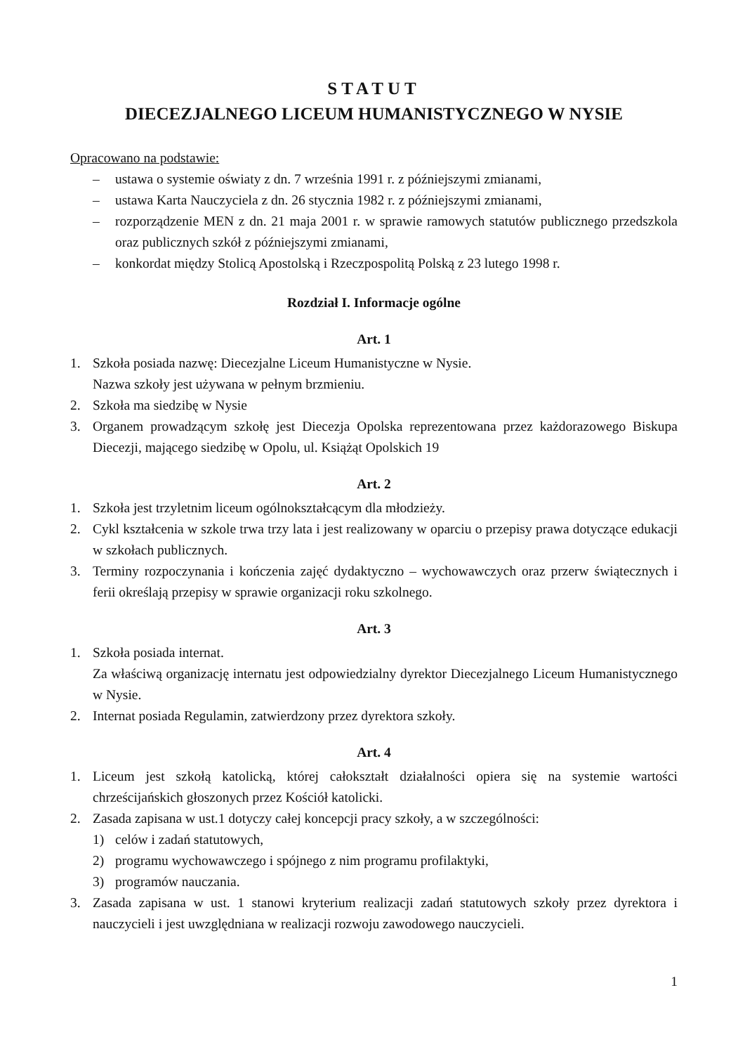STATUT
DIECEZJALNEGO LICEUM HUMANISTYCZNEGO W NYSIE
Opracowano na podstawie:
– ustawa o systemie oświaty z dn. 7 września 1991 r. z późniejszymi zmianami,
– ustawa Karta Nauczyciela z dn. 26 stycznia 1982 r. z późniejszymi zmianami,
– rozporządzenie MEN z dn. 21 maja 2001 r. w sprawie ramowych statutów publicznego przedszkola oraz publicznych szkół z późniejszymi zmianami,
– konkordat między Stolicą Apostolską i Rzeczpospolitą Polską z 23 lutego 1998 r.
Rozdział I. Informacje ogólne
Art. 1
1. Szkoła posiada nazwę: Diecezjalne Liceum Humanistyczne w Nysie.
Nazwa szkoły jest używana w pełnym brzmieniu.
2. Szkoła ma siedzibę w Nysie
3. Organem prowadzącym szkołę jest Diecezja Opolska reprezentowana przez każdorazowego Biskupa Diecezji, mającego siedzibę w Opolu, ul. Książąt Opolskich 19
Art. 2
1. Szkoła jest trzyletnim liceum ogólnokształcącym dla młodzieży.
2. Cykl kształcenia w szkole trwa trzy lata i jest realizowany w oparciu o przepisy prawa dotyczące edukacji w szkołach publicznych.
3. Terminy rozpoczynania i kończenia zajęć dydaktyczno – wychowawczych oraz przerw świątecznych i ferii określają przepisy w sprawie organizacji roku szkolnego.
Art. 3
1. Szkoła posiada internat.
Za właściwą organizację internatu jest odpowiedzialny dyrektor Diecezjalnego Liceum Humanistycznego w Nysie.
2. Internat posiada Regulamin, zatwierdzony przez dyrektora szkoły.
Art. 4
1. Liceum jest szkołą katolicką, której całokształt działalności opiera się na systemie wartości chrześcijańskich głoszonych przez Kościół katolicki.
2. Zasada zapisana w ust.1 dotyczy całej koncepcji pracy szkoły, a w szczególności:
1) celów i zadań statutowych,
2) programu wychowawczego i spójnego z nim programu profilaktyki,
3) programów nauczania.
3. Zasada zapisana w ust. 1 stanowi kryterium realizacji zadań statutowych szkoły przez dyrektora i nauczycieli i jest uwzględniana w realizacji rozwoju zawodowego nauczycieli.
1